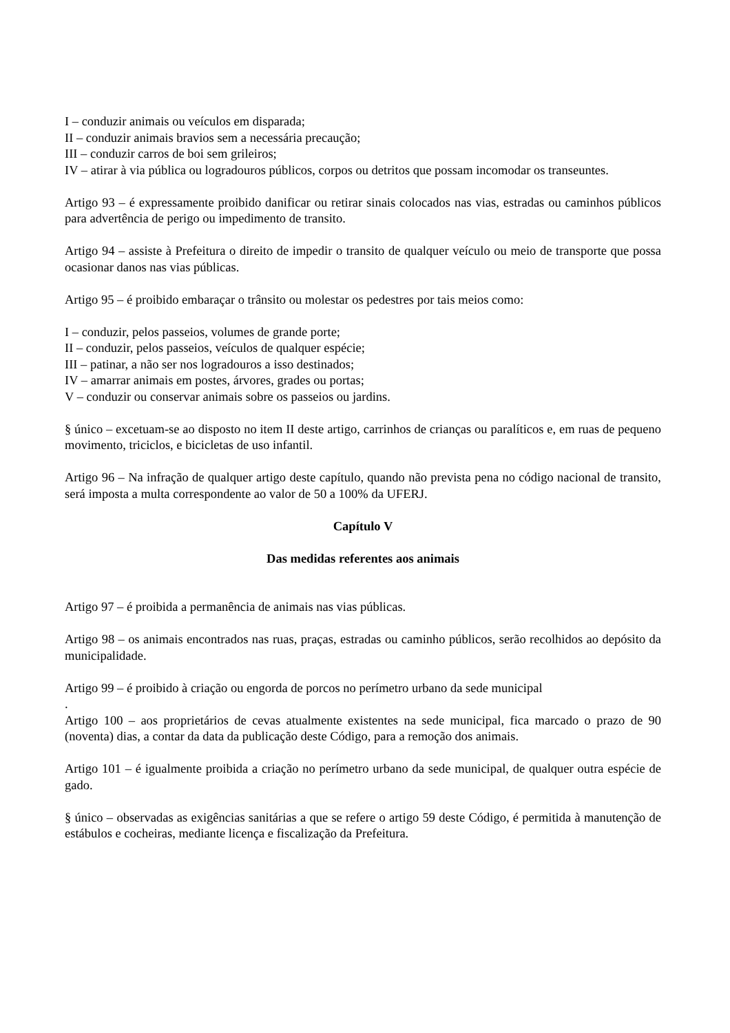I – conduzir animais ou veículos em disparada;
II – conduzir animais bravios sem a necessária precaução;
III – conduzir carros de boi sem grileiros;
IV – atirar à via pública ou logradouros públicos, corpos ou detritos que possam incomodar os transeuntes.
Artigo 93 – é expressamente proibido danificar ou retirar sinais colocados nas vias, estradas ou caminhos públicos para advertência de perigo ou impedimento de transito.
Artigo 94 – assiste à Prefeitura o direito de impedir o transito de qualquer veículo ou meio de transporte que possa ocasionar danos nas vias públicas.
Artigo 95 – é proibido embaraçar o trânsito ou molestar os pedestres por tais meios como:
I – conduzir, pelos passeios, volumes de grande porte;
II – conduzir, pelos passeios, veículos de qualquer espécie;
III – patinar, a não ser nos logradouros a isso destinados;
IV – amarrar animais em postes, árvores, grades ou portas;
V – conduzir ou conservar animais sobre os passeios ou jardins.
§ único – excetuam-se ao disposto no item II deste artigo, carrinhos de crianças ou paralíticos e, em ruas de pequeno movimento, triciclos, e bicicletas de uso infantil.
Artigo 96 – Na infração de qualquer artigo deste capítulo, quando não prevista pena no código nacional de transito, será imposta a multa correspondente ao valor de 50 a 100% da UFERJ.
Capítulo V
Das medidas referentes aos animais
Artigo 97 – é proibida a permanência de animais nas vias públicas.
Artigo 98 – os animais encontrados nas ruas, praças, estradas ou caminho públicos, serão recolhidos ao depósito da municipalidade.
Artigo 99 – é proibido à criação ou engorda de porcos no perímetro urbano da sede municipal
.
Artigo 100 – aos proprietários de cevas atualmente existentes na sede municipal, fica marcado o prazo de 90 (noventa) dias, a contar da data da publicação deste Código, para a remoção dos animais.
Artigo 101 – é igualmente proibida a criação no perímetro urbano da sede municipal, de qualquer outra espécie de gado.
§ único – observadas as exigências sanitárias a que se refere o artigo 59 deste Código, é permitida à manutenção de estábulos e cocheiras, mediante licença e fiscalização da Prefeitura.